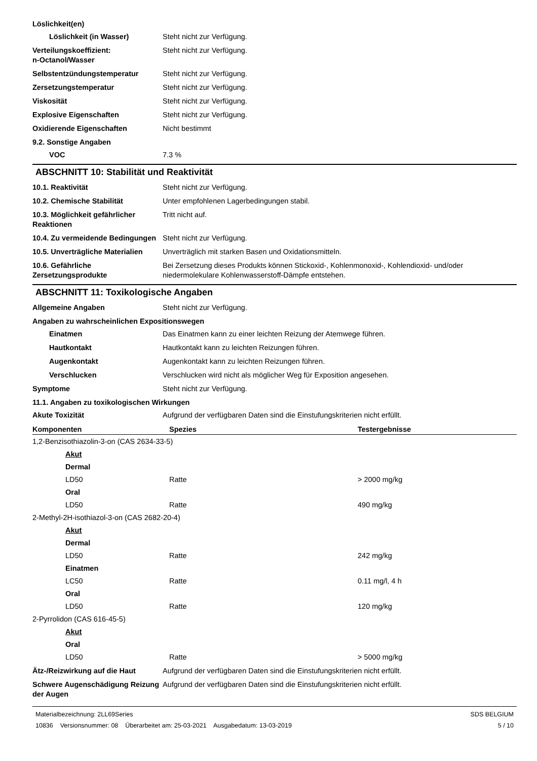Löslichkeit(en)
Löslichkeit (in Wasser) Steht nicht zur Verfügung.
Verteilungskoeffizient:
n-Octanol/Wasser
Steht nicht zur Verfügung.
Selbstentzündungstemperatur Steht nicht zur Verfügung.
Zersetzungstemperatur Steht nicht zur Verfügung.
Viskosität Steht nicht zur Verfügung.
Explosive Eigenschaften Steht nicht zur Verfügung.
Oxidierende Eigenschaften Nicht bestimmt
9.2. Sonstige Angaben
VOC 7.3 %
ABSCHNITT 10: Stabilität und Reaktivität
10.1. Reaktivität Steht nicht zur Verfügung.
10.2. Chemische Stabilität Unter empfohlenen Lagerbedingungen stabil.
10.3. Möglichkeit gefährlicher Reaktionen
Tritt nicht auf.
10.4. Zu vermeidende Bedingungen
Steht nicht zur Verfügung.
10.5. Unverträgliche Materialien
Unverträglich mit starken Basen und Oxidationsmitteln.
10.6. Gefährliche Zersetzungsprodukte
Bei Zersetzung dieses Produkts können Stickoxid-, Kohlenmonoxid-, Kohlendioxid- und/oder niedermolekulare Kohlenwasserstoff-Dämpfe entstehen.
ABSCHNITT 11: Toxikologische Angaben
Allgemeine Angaben Steht nicht zur Verfügung.
Angaben zu wahrscheinlichen Expositionswegen
Einatmen Das Einatmen kann zu einer leichten Reizung der Atemwege führen.
Hautkontakt Hautkontakt kann zu leichten Reizungen führen.
Augenkontakt Augenkontakt kann zu leichten Reizungen führen.
Verschlucken Verschlucken wird nicht als möglicher Weg für Exposition angesehen.
Symptome Steht nicht zur Verfügung.
11.1. Angaben zu toxikologischen Wirkungen
Akute Toxizität Aufgrund der verfügbaren Daten sind die Einstufungskriterien nicht erfüllt.
| Komponenten | Spezies | Testergebnisse |
| --- | --- | --- |
| 1,2-Benzisothiazolin-3-on (CAS 2634-33-5) | | |
| Akut | | |
| Dermal | | |
| LD50 | Ratte | > 2000 mg/kg |
| Oral | | |
| LD50 | Ratte | 490 mg/kg |
| 2-Methyl-2H-isothiazol-3-on (CAS 2682-20-4) | | |
| Akut | | |
| Dermal | | |
| LD50 | Ratte | 242 mg/kg |
| Einatmen | | |
| LC50 | Ratte | 0.11 mg/l, 4 h |
| Oral | | |
| LD50 | Ratte | 120 mg/kg |
| 2-Pyrrolidon (CAS 616-45-5) | | |
| Akut | | |
| Oral | | |
| LD50 | Ratte | > 5000 mg/kg |
Ätz-/Reizwirkung auf die Haut Aufgrund der verfügbaren Daten sind die Einstufungskriterien nicht erfüllt.
Schwere Augenschädigung Reizung der Augen
Aufgrund der verfügbaren Daten sind die Einstufungskriterien nicht erfüllt.
Materialbezeichnung: 2LL69Series
10836 Versionsnummer: 08 Überarbeitet am: 25-03-2021 Ausgabedatum: 13-03-2019
SDS BELGIUM
5 / 10